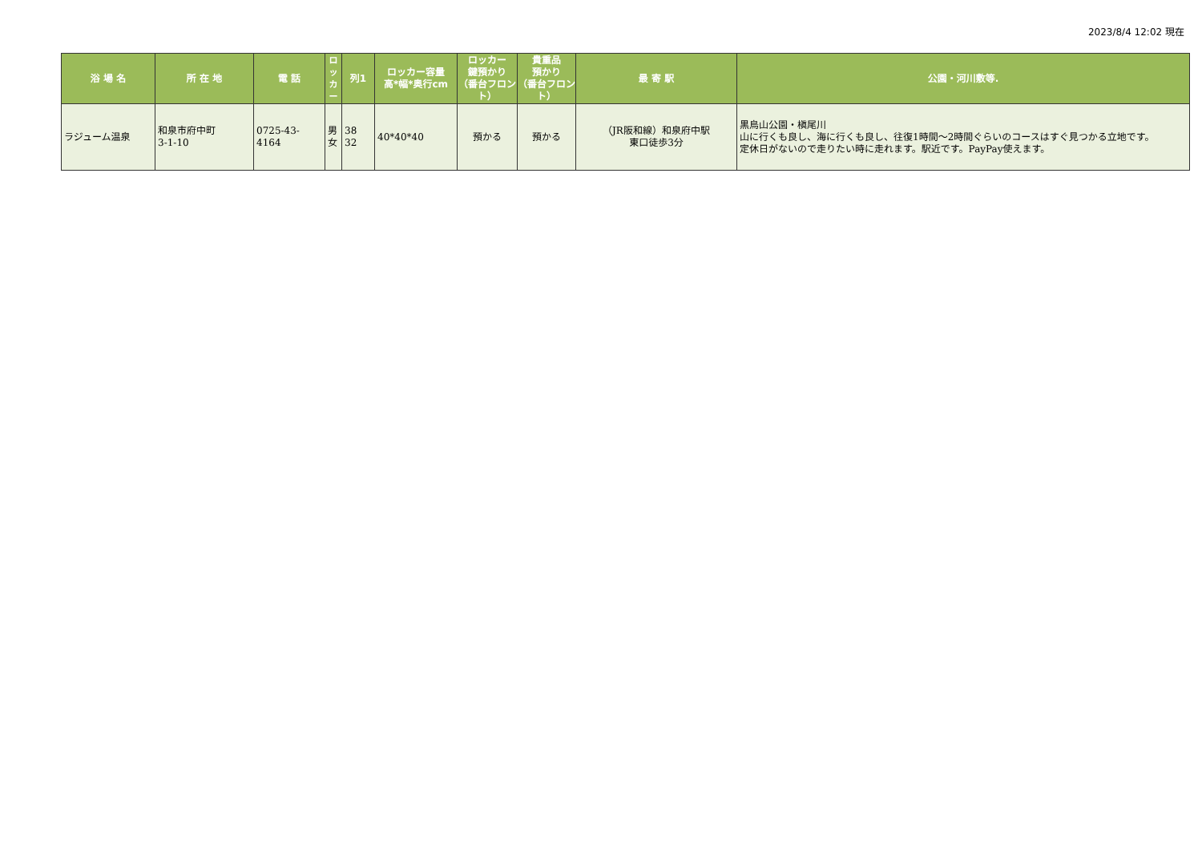2023/8/4 12:02 現在
| 浴 場 名 | 所 在 地 | 電 話 | ロッカー | 列1 | ロッカー容量 高*幅*奥行cm | ロッカー 鍵預かり （番台フロント） | 貴重品 預かり （番台フロント） | 最 寄 駅 | 公園・河川敷等. |
| --- | --- | --- | --- | --- | --- | --- | --- | --- | --- |
| ラジューム温泉 | 和泉市府中町 3-1-10 | 0725-43-4164 | 男 女 | 38 32 | 40*40*40 | 預かる | 預かる | （JR阪和線）和泉府中駅 東口徒歩3分 | 黒鳥山公園・槇尾川 山に行くも良し、海に行くも良し、往復1時間～2時間ぐらいのコースはすぐ見つかる立地です。 定休日がないので走りたい時に走れます。駅近です。PayPay使えます。 |